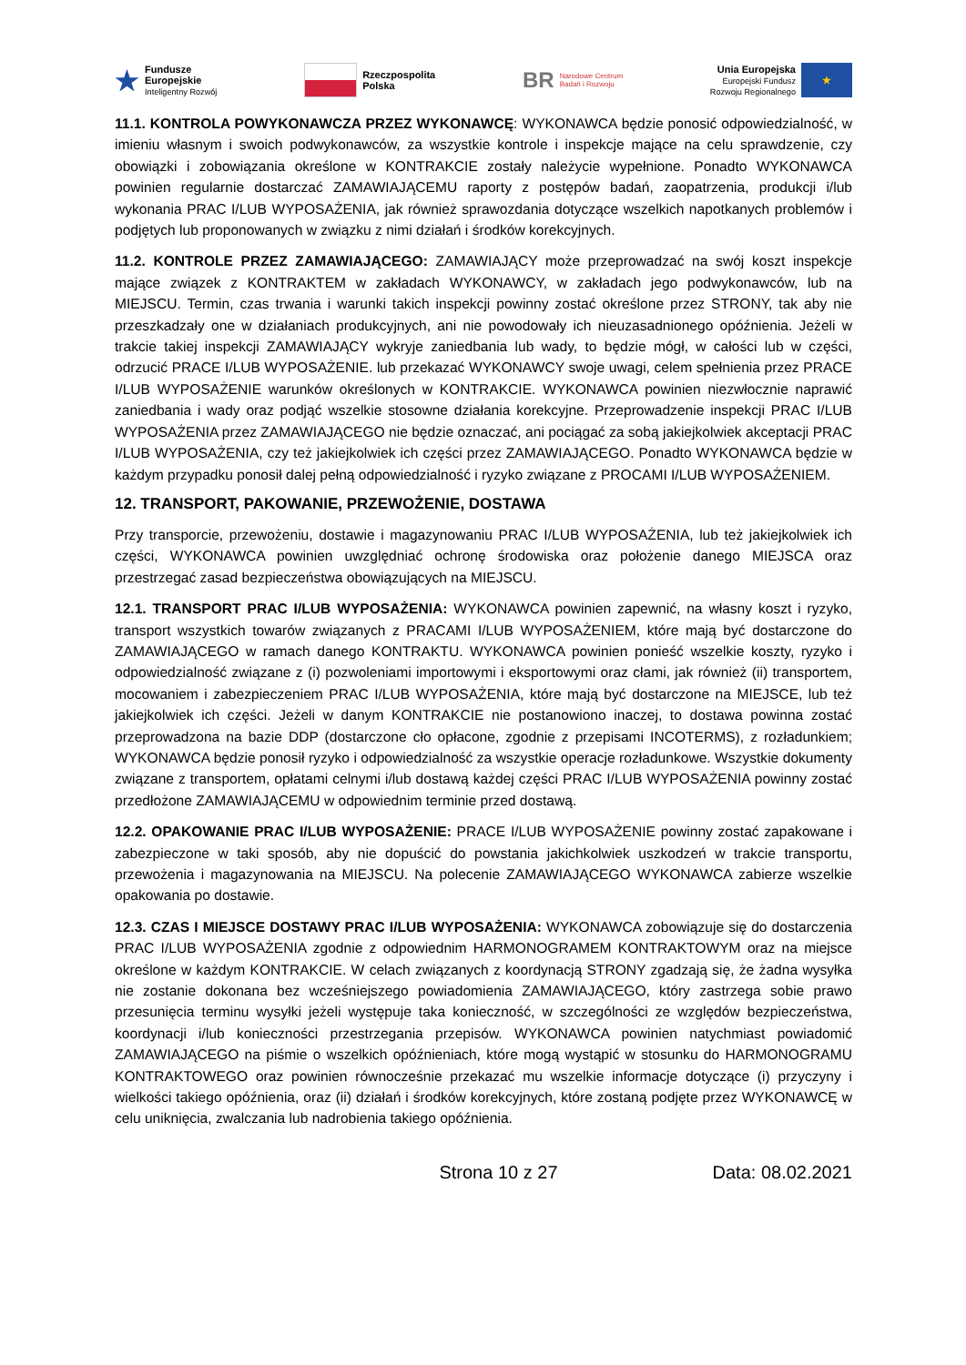★ Fundusze
Europejskie
Inteligentny Rozwój
Rzeczpospolita
Polska
BR Narodowe Centrum
Badań i Rozwoju
Unia Europejska
Europejski Fundusz
Rozwoju Regionalnego
★
11.1. KONTROLA POWYKONAWCZA PRZEZ WYKONAWCĘ: WYKONAWCA będzie ponosić odpowiedzialność, w imieniu własnym i swoich podwykonawców, za wszystkie kontrole i inspekcje mające na celu sprawdzenie, czy obowiązki i zobowiązania określone w KONTRAKCIE zostały należycie wypełnione. Ponadto WYKONAWCA powinien regularnie dostarczać ZAMAWIAJĄCEMU raporty z postępów badań, zaopatrzenia, produkcji i/lub wykonania PRAC I/LUB WYPOSAŻENIA, jak również sprawozdania dotyczące wszelkich napotkanych problemów i podjętych lub proponowanych w związku z nimi działań i środków korekcyjnych.
11.2. KONTROLE PRZEZ ZAMAWIAJĄCEGO: ZAMAWIAJĄCY może przeprowadzać na swój koszt inspekcje mające związek z KONTRAKTEM w zakładach WYKONAWCY, w zakładach jego podwykonawców, lub na MIEJSCU. Termin, czas trwania i warunki takich inspekcji powinny zostać określone przez STRONY, tak aby nie przeszkadzały one w działaniach produkcyjnych, ani nie powodowały ich nieuzasadnionego opóźnienia. Jeżeli w trakcie takiej inspekcji ZAMAWIAJĄCY wykryje zaniedbania lub wady, to będzie mógł, w całości lub w części, odrzucić PRACE I/LUB WYPOSAŻENIE. lub przekazać WYKONAWCY swoje uwagi, celem spełnienia przez PRACE I/LUB WYPOSAŻENIE warunków określonych w KONTRAKCIE. WYKONAWCA powinien niezwłocznie naprawić zaniedbania i wady oraz podjąć wszelkie stosowne działania korekcyjne. Przeprowadzenie inspekcji PRAC I/LUB WYPOSAŻENIA przez ZAMAWIAJĄCEGO nie będzie oznaczać, ani pociągać za sobą jakiejkolwiek akceptacji PRAC I/LUB WYPOSAŻENIA, czy też jakiejkolwiek ich części przez ZAMAWIAJĄCEGO. Ponadto WYKONAWCA będzie w każdym przypadku ponosił dalej pełną odpowiedzialność i ryzyko związane z PROCAMI I/LUB WYPOSAŻENIEM.
12. TRANSPORT, PAKOWANIE, PRZEWOŻENIE, DOSTAWA
Przy transporcie, przewożeniu, dostawie i magazynowaniu PRAC I/LUB WYPOSAŻENIA, lub też jakiejkolwiek ich części, WYKONAWCA powinien uwzględniać ochronę środowiska oraz położenie danego MIEJSCA oraz przestrzegać zasad bezpieczeństwa obowiązujących na MIEJSCU.
12.1. TRANSPORT PRAC I/LUB WYPOSAŻENIA: WYKONAWCA powinien zapewnić, na własny koszt i ryzyko, transport wszystkich towarów związanych z PRACAMI I/LUB WYPOSAŻENIEM, które mają być dostarczone do ZAMAWIAJĄCEGO w ramach danego KONTRAKTU. WYKONAWCA powinien ponieść wszelkie koszty, ryzyko i odpowiedzialność związane z (i) pozwoleniami importowymi i eksportowymi oraz cłami, jak również (ii) transportem, mocowaniem i zabezpieczeniem PRAC I/LUB WYPOSAŻENIA, które mają być dostarczone na MIEJSCE, lub też jakiejkolwiek ich części. Jeżeli w danym KONTRAKCIE nie postanowiono inaczej, to dostawa powinna zostać przeprowadzona na bazie DDP (dostarczone cło opłacone, zgodnie z przepisami INCOTERMS), z rozładunkiem; WYKONAWCA będzie ponosił ryzyko i odpowiedzialność za wszystkie operacje rozładunkowe. Wszystkie dokumenty związane z transportem, opłatami celnymi i/lub dostawą każdej części PRAC I/LUB WYPOSAŻENIA powinny zostać przedłożone ZAMAWIAJĄCEMU w odpowiednim terminie przed dostawą.
12.2. OPAKOWANIE PRAC I/LUB WYPOSAŻENIE: PRACE I/LUB WYPOSAŻENIE powinny zostać zapakowane i zabezpieczone w taki sposób, aby nie dopuścić do powstania jakichkolwiek uszkodzeń w trakcie transportu, przewożenia i magazynowania na MIEJSCU. Na polecenie ZAMAWIAJĄCEGO WYKONAWCA zabierze wszelkie opakowania po dostawie.
12.3. CZAS I MIEJSCE DOSTAWY PRAC I/LUB WYPOSAŻENIA: WYKONAWCA zobowiązuje się do dostarczenia PRAC I/LUB WYPOSAŻENIA zgodnie z odpowiednim HARMONOGRAMEM KONTRAKTOWYM oraz na miejsce określone w każdym KONTRAKCIE. W celach związanych z koordynacją STRONY zgadzają się, że żadna wysyłka nie zostanie dokonana bez wcześniejszego powiadomienia ZAMAWIAJĄCEGO, który zastrzega sobie prawo przesunięcia terminu wysyłki jeżeli występuje taka konieczność, w szczególności ze względów bezpieczeństwa, koordynacji i/lub konieczności przestrzegania przepisów. WYKONAWCA powinien natychmiast powiadomić ZAMAWIAJĄCEGO na piśmie o wszelkich opóźnieniach, które mogą wystąpić w stosunku do HARMONOGRAMU KONTRAKTOWEGO oraz powinien równocześnie przekazać mu wszelkie informacje dotyczące (i) przyczyny i wielkości takiego opóźnienia, oraz (ii) działań i środków korekcyjnych, które zostaną podjęte przez WYKONAWCĘ w celu uniknięcia, zwalczania lub nadrobienia takiego opóźnienia.
Strona 10 z 27 Data: 08.02.2021